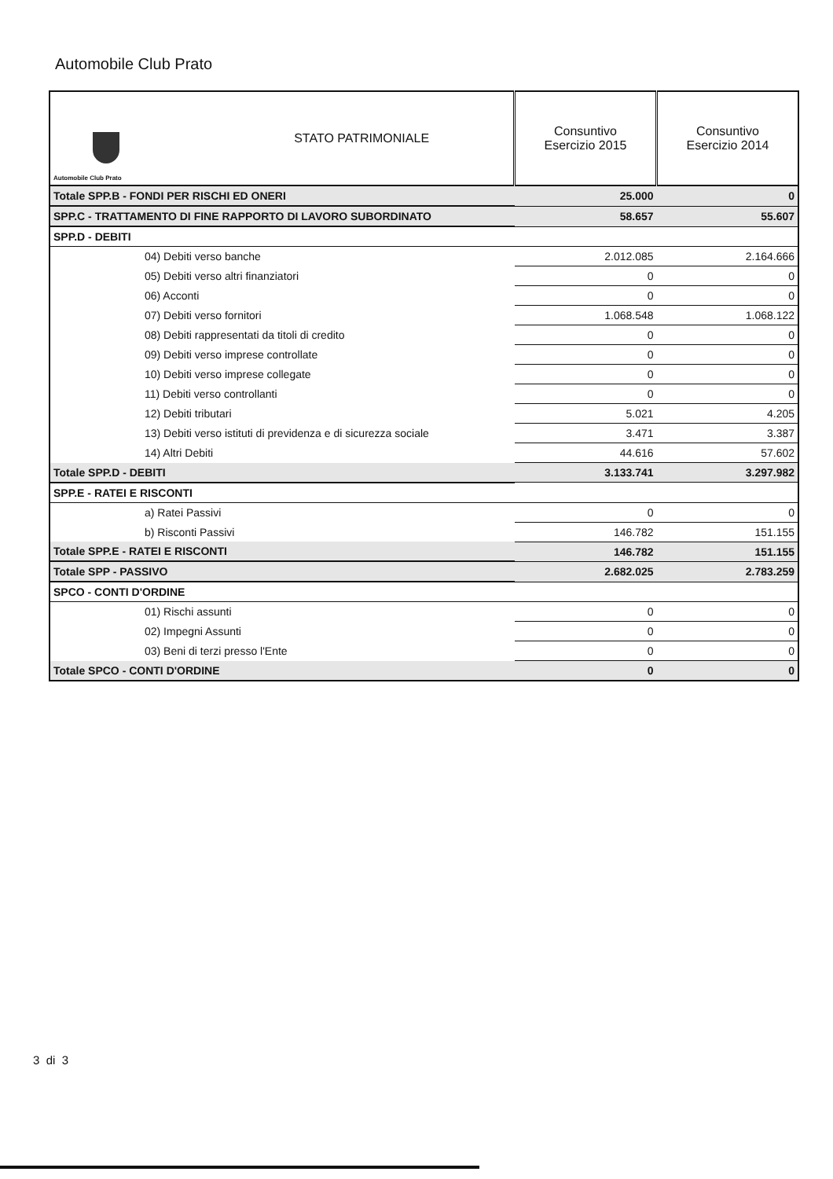Automobile Club Prato
| Automobile Club Prato | STATO PATRIMONIALE | Consuntivo Esercizio 2015 | Consuntivo Esercizio 2014 |
| --- | --- | --- | --- |
| Totale SPP.B - FONDI PER RISCHI ED ONERI | | 25.000 | 0 |
| SPP.C - TRATTAMENTO DI FINE RAPPORTO DI LAVORO SUBORDINATO | | 58.657 | 55.607 |
| SPP.D - DEBITI | | | |
| 04) Debiti verso banche | | 2.012.085 | 2.164.666 |
| 05) Debiti verso altri finanziatori | | 0 | 0 |
| 06) Acconti | | 0 | 0 |
| 07) Debiti verso fornitori | | 1.068.548 | 1.068.122 |
| 08) Debiti rappresentati da titoli di credito | | 0 | 0 |
| 09) Debiti verso imprese controllate | | 0 | 0 |
| 10) Debiti verso imprese collegate | | 0 | 0 |
| 11) Debiti verso controllanti | | 0 | 0 |
| 12) Debiti tributari | | 5.021 | 4.205 |
| 13) Debiti verso istituti di previdenza e di sicurezza sociale | | 3.471 | 3.387 |
| 14) Altri Debiti | | 44.616 | 57.602 |
| Totale SPP.D - DEBITI | | 3.133.741 | 3.297.982 |
| SPP.E - RATEI E RISCONTI | | | |
| a) Ratei Passivi | | 0 | 0 |
| b) Risconti Passivi | | 146.782 | 151.155 |
| Totale SPP.E - RATEI E RISCONTI | | 146.782 | 151.155 |
| Totale SPP - PASSIVO | | 2.682.025 | 2.783.259 |
| SPCO - CONTI D'ORDINE | | | |
| 01) Rischi assunti | | 0 | 0 |
| 02) Impegni Assunti | | 0 | 0 |
| 03) Beni di terzi presso l'Ente | | 0 | 0 |
| Totale SPCO - CONTI D'ORDINE | | 0 | 0 |
3 di 3